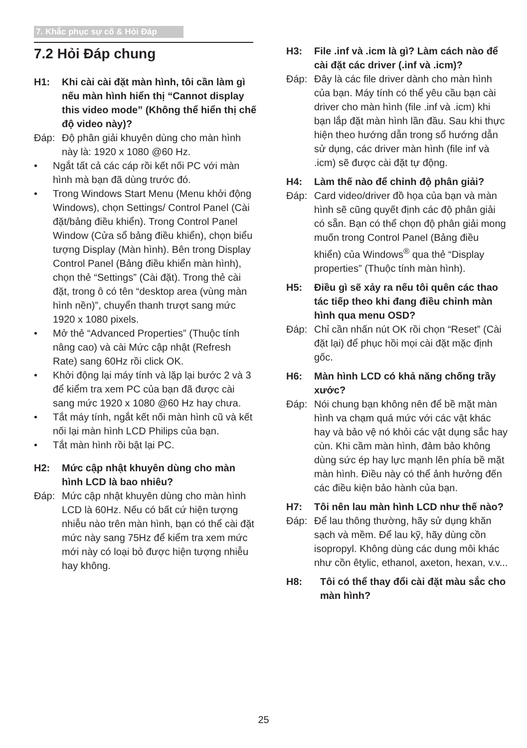7. Khắc phục sự cố & Hỏi Đáp
7.2 Hỏi Đáp chung
H1: Khi cài cài đặt màn hình, tôi cần làm gì nếu màn hình hiển thị “Cannot display this video mode” (Không thể hiển thị chế độ video này)?
Đáp: Độ phân giải khuyên dùng cho màn hình này là: 1920 x 1080 @60 Hz.
• Ngắt tất cả các cáp rồi kết nối PC với màn hình mà bạn đã dùng trước đó.
• Trong Windows Start Menu (Menu khởi động Windows), chọn Settings/ Control Panel (Cài đặt/bảng điều khiển). Trong Control Panel Window (Cửa sổ bảng điều khiển), chọn biểu tượng Display (Màn hình). Bên trong Display Control Panel (Bảng điều khiển màn hình), chọn thẻ “Settings” (Cài đặt). Trong thẻ cài đặt, trong ô có tên “desktop area (vùng màn hình nền)”, chuyển thanh trượt sang mức 1920 x 1080 pixels.
• Mở thẻ “Advanced Properties” (Thuộc tính nâng cao) và cài Mức cập nhật (Refresh Rate) sang 60Hz rồi click OK.
• Khởi động lại máy tính và lặp lại bước 2 và 3 để kiểm tra xem PC của bạn đã được cài sang mức 1920 x 1080 @60 Hz hay chưa.
• Tắt máy tính, ngắt kết nối màn hình cũ và kết nối lại màn hình LCD Philips của bạn.
• Tắt màn hình rồi bật lại PC.
H2: Mức cập nhật khuyên dùng cho màn hình LCD là bao nhiêu?
Đáp: Mức cập nhật khuyên dùng cho màn hình LCD là 60Hz. Nếu có bất cứ hiện tượng nhiễu nào trên màn hình, bạn có thể cài đặt mức này sang 75Hz để kiểm tra xem mức mới này có loại bỏ được hiện tượng nhiễu hay không.
H3: File .inf và .icm là gì? Làm cách nào để cài đặt các driver (.inf và .icm)?
Đáp: Đây là các file driver dành cho màn hình của bạn. Máy tính có thể yêu cầu bạn cài driver cho màn hình (file .inf và .icm) khi bạn lắp đặt màn hình lần đầu. Sau khi thực hiện theo hướng dẫn trong sổ hướng dẫn sử dụng, các driver màn hình (file inf và .icm) sẽ được cài đặt tự động.
H4: Làm thế nào để chỉnh độ phân giải?
Đáp: Card video/driver đồ họa của bạn và màn hình sẽ cũng quyết định các độ phân giải có sẵn. Bạn có thể chọn độ phân giải mong muốn trong Control Panel (Bảng điều khiển) của Windows<sup>®</sup> qua thẻ “Display properties” (Thuộc tính màn hình).
H5: Điều gì sẽ xảy ra nếu tôi quên các thao tác tiếp theo khi đang điều chỉnh màn hình qua menu OSD?
Đáp: Chỉ cần nhấn nút OK rồi chọn “Reset” (Cài đặt lại) để phục hồi mọi cài đặt mặc định gốc.
H6: Màn hình LCD có khả năng chống trầy xước?
Đáp: Nói chung bạn không nên để bề mặt màn hình va chạm quá mức với các vật khác hay và bảo vệ nó khỏi các vật dụng sắc hay cùn. Khi cầm màn hình, đảm bảo không dùng sức ép hay lực mạnh lên phía bề mặt màn hình. Điều này có thể ảnh hưởng đến các điều kiện bảo hành của bạn.
H7: Tôi nên lau màn hình LCD như thế nào?
Đáp: Để lau thông thường, hãy sử dụng khăn sạch và mềm. Để lau kỹ, hãy dùng cồn isopropyl. Không dùng các dung môi khác như cồn êtylic, ethanol, axeton, hexan, v.v...
H8: Tôi có thể thay đổi cài đặt màu sắc cho màn hình?
25